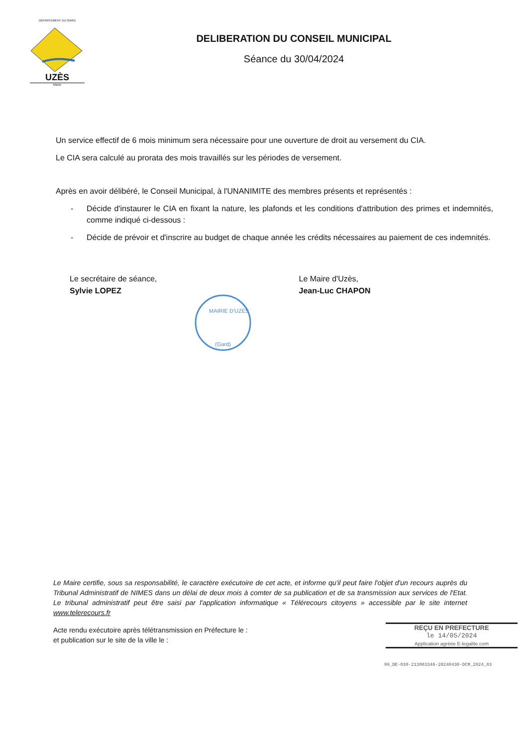DÉPARTEMENT DU GARD
UZÈS
Mairie
DELIBERATION DU CONSEIL MUNICIPAL
Séance du 30/04/2024
Un service effectif de 6 mois minimum sera nécessaire pour une ouverture de droit au versement du CIA.
Le CIA sera calculé au prorata des mois travaillés sur les périodes de versement.
Après en avoir délibéré, le Conseil Municipal, à l'UNANIMITE des membres présents et représentés :
- Décide d'instaurer le CIA en fixant la nature, les plafonds et les conditions d'attribution des primes et indemnités, comme indiqué ci-dessous :
- Décide de prévoir et d'inscrire au budget de chaque année les crédits nécessaires au paiement de ces indemnités.
Le secrétaire de séance,
Sylvie LOPEZ
Le Maire d'Uzès,
Jean-Luc CHAPON
MAIRIE D'UZES
(Gard)
Le Maire certifie, sous sa responsabilité, le caractère exécutoire de cet acte, et informe qu'il peut faire l'objet d'un recours auprès du Tribunal Administratif de NIMES dans un délai de deux mois à comter de sa publication et de sa transmission aux services de l'Etat. Le tribunal administratif peut être saisi par l'application informatique « Télérecours citoyens » accessible par le site internet www.telerecours.fr
Acte rendu exécutoire après télétransmission en Préfecture le :
et publication sur le site de la ville le :
REÇU EN PREFECTURE
le 14/05/2024
Application agréée E-legalite.com
99_DE-030-213003346-20240430-DCM_2024_03